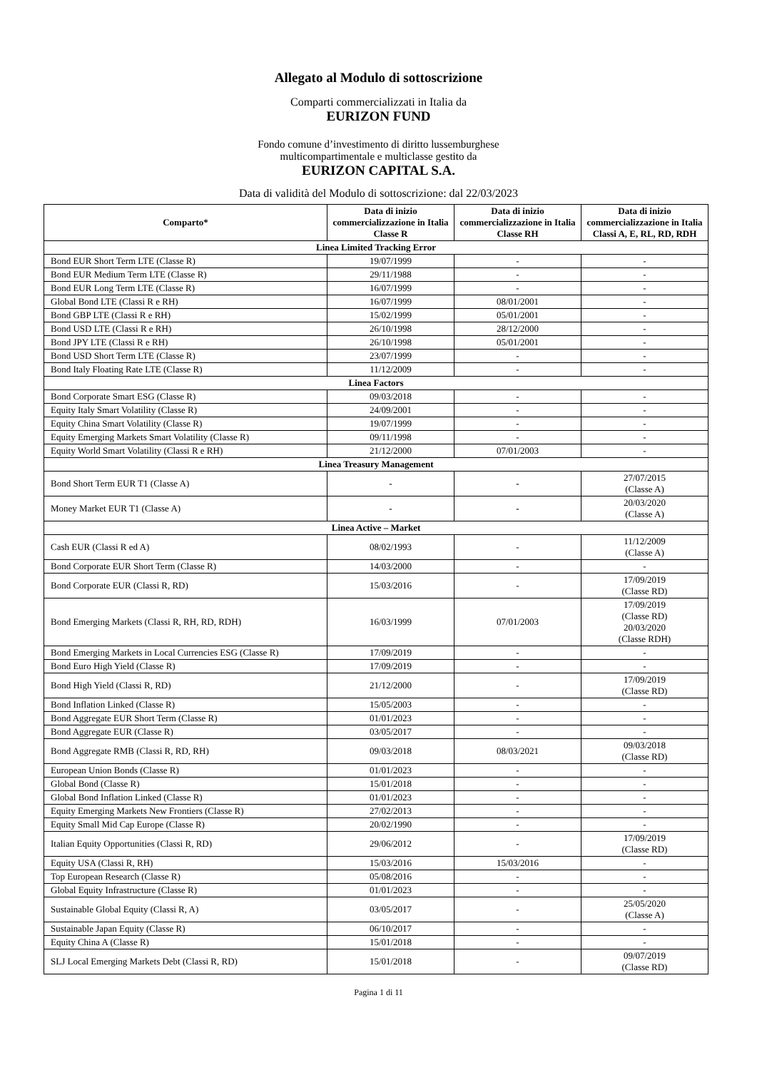Allegato al Modulo di sottoscrizione
Comparti commercializzati in Italia da
EURIZON FUND
Fondo comune d’investimento di diritto lussemburghese
multicompartimentale e multiclasse gestito da
EURIZON CAPITAL S.A.
Data di validità del Modulo di sottoscrizione: dal 22/03/2023
| Comparto* | Data di inizio commercializzazione in Italia Classe R | Data di inizio commercializzazione in Italia Classe RH | Data di inizio commercializzazione in Italia Classi A, E, RL, RD, RDH |
| --- | --- | --- | --- |
| Linea Limited Tracking Error | | | |
| Bond EUR Short Term LTE (Classe R) | 19/07/1999 | - | - |
| Bond EUR Medium Term LTE (Classe R) | 29/11/1988 | - | - |
| Bond EUR Long Term LTE (Classe R) | 16/07/1999 | - | - |
| Global Bond LTE (Classi R e RH) | 16/07/1999 | 08/01/2001 | - |
| Bond GBP LTE (Classi R e RH) | 15/02/1999 | 05/01/2001 | - |
| Bond USD LTE (Classi R e RH) | 26/10/1998 | 28/12/2000 | - |
| Bond JPY LTE (Classi R e RH) | 26/10/1998 | 05/01/2001 | - |
| Bond USD Short Term LTE (Classe R) | 23/07/1999 | - | - |
| Bond Italy Floating Rate LTE (Classe R) | 11/12/2009 | - | - |
| Linea Factors | | | |
| Bond Corporate Smart ESG (Classe R) | 09/03/2018 | - | - |
| Equity Italy Smart Volatility (Classe R) | 24/09/2001 | - | - |
| Equity China Smart Volatility (Classe R) | 19/07/1999 | - | - |
| Equity Emerging Markets Smart Volatility (Classe R) | 09/11/1998 | - | - |
| Equity World Smart Volatility (Classi R e RH) | 21/12/2000 | 07/01/2003 | - |
| Linea Treasury Management | | | |
| Bond Short Term EUR T1 (Classe A) | - | - | 27/07/2015 (Classe A) |
| Money Market EUR T1 (Classe A) | - | - | 20/03/2020 (Classe A) |
| Linea Active – Market | | | |
| Cash EUR (Classi R ed A) | 08/02/1993 | - | 11/12/2009 (Classe A) |
| Bond Corporate EUR Short Term (Classe R) | 14/03/2000 | - | - |
| Bond Corporate EUR (Classi R, RD) | 15/03/2016 | - | 17/09/2019 (Classe RD) |
| Bond Emerging Markets (Classi R, RH, RD, RDH) | 16/03/1999 | 07/01/2003 | 17/09/2019 (Classe RD) 20/03/2020 (Classe RDH) |
| Bond Emerging Markets in Local Currencies ESG (Classe R) | 17/09/2019 | - | - |
| Bond Euro High Yield (Classe R) | 17/09/2019 | - | - |
| Bond High Yield (Classi R, RD) | 21/12/2000 | - | 17/09/2019 (Classe RD) |
| Bond Inflation Linked (Classe R) | 15/05/2003 | - | - |
| Bond Aggregate EUR Short Term (Classe R) | 01/01/2023 | - | - |
| Bond Aggregate EUR (Classe R) | 03/05/2017 | - | - |
| Bond Aggregate RMB (Classi R, RD, RH) | 09/03/2018 | 08/03/2021 | 09/03/2018 (Classe RD) |
| European Union Bonds (Classe R) | 01/01/2023 | - | - |
| Global Bond (Classe R) | 15/01/2018 | - | - |
| Global Bond Inflation Linked (Classe R) | 01/01/2023 | - | - |
| Equity Emerging Markets New Frontiers (Classe R) | 27/02/2013 | - | - |
| Equity Small Mid Cap Europe (Classe R) | 20/02/1990 | - | - |
| Italian Equity Opportunities (Classi R, RD) | 29/06/2012 | - | 17/09/2019 (Classe RD) |
| Equity USA (Classi R, RH) | 15/03/2016 | 15/03/2016 | - |
| Top European Research (Classe R) | 05/08/2016 | - | - |
| Global Equity Infrastructure (Classe R) | 01/01/2023 | - | - |
| Sustainable Global Equity (Classi R, A) | 03/05/2017 | - | 25/05/2020 (Classe A) |
| Sustainable Japan Equity (Classe R) | 06/10/2017 | - | - |
| Equity China A (Classe R) | 15/01/2018 | - | - |
| SLJ Local Emerging Markets Debt (Classi R, RD) | 15/01/2018 | - | 09/07/2019 (Classe RD) |
Pagina 1 di 11